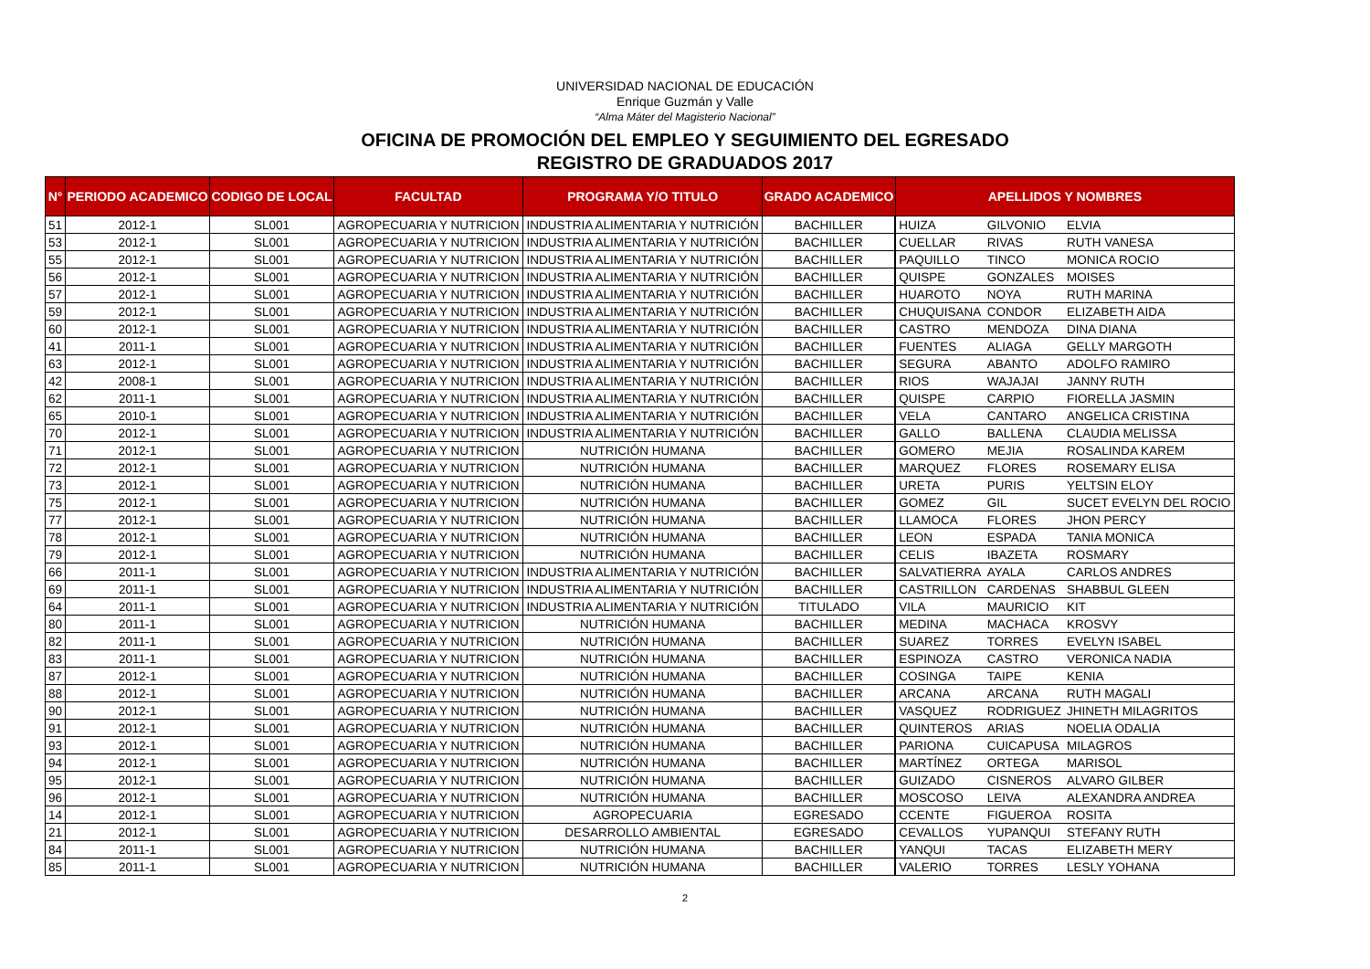UNIVERSIDAD NACIONAL DE EDUCACIÓN
Enrique Guzmán y Valle
“Alma Máter del Magisterio Nacional”
OFICINA DE PROMOCIÓN DEL EMPLEO Y SEGUIMIENTO DEL EGRESADO
REGISTRO DE GRADUADOS 2017
| N° | PERIODO ACADEMICO | CODIGO DE LOCAL | FACULTAD | PROGRAMA Y/O TITULO | GRADO ACADEMICO | APELLIDOS Y NOMBRES | | |
| --- | --- | --- | --- | --- | --- | --- | --- | --- |
| 51 | 2012-1 | SL001 | AGROPECUARIA Y NUTRICION | INDUSTRIA ALIMENTARIA Y NUTRICIÓN | BACHILLER | HUIZA | GILVONIO | ELVIA |
| 53 | 2012-1 | SL001 | AGROPECUARIA Y NUTRICION | INDUSTRIA ALIMENTARIA Y NUTRICIÓN | BACHILLER | CUELLAR | RIVAS | RUTH VANESA |
| 55 | 2012-1 | SL001 | AGROPECUARIA Y NUTRICION | INDUSTRIA ALIMENTARIA Y NUTRICIÓN | BACHILLER | PAQUILLO | TINCO | MONICA ROCIO |
| 56 | 2012-1 | SL001 | AGROPECUARIA Y NUTRICION | INDUSTRIA ALIMENTARIA Y NUTRICIÓN | BACHILLER | QUISPE | GONZALES | MOISES |
| 57 | 2012-1 | SL001 | AGROPECUARIA Y NUTRICION | INDUSTRIA ALIMENTARIA Y NUTRICIÓN | BACHILLER | HUAROTO | NOYA | RUTH MARINA |
| 59 | 2012-1 | SL001 | AGROPECUARIA Y NUTRICION | INDUSTRIA ALIMENTARIA Y NUTRICIÓN | BACHILLER | CHUQUISANA | CONDOR | ELIZABETH AIDA |
| 60 | 2012-1 | SL001 | AGROPECUARIA Y NUTRICION | INDUSTRIA ALIMENTARIA Y NUTRICIÓN | BACHILLER | CASTRO | MENDOZA | DINA DIANA |
| 41 | 2011-1 | SL001 | AGROPECUARIA Y NUTRICION | INDUSTRIA ALIMENTARIA Y NUTRICIÓN | BACHILLER | FUENTES | ALIAGA | GELLY MARGOTH |
| 63 | 2012-1 | SL001 | AGROPECUARIA Y NUTRICION | INDUSTRIA ALIMENTARIA Y NUTRICIÓN | BACHILLER | SEGURA | ABANTO | ADOLFO RAMIRO |
| 42 | 2008-1 | SL001 | AGROPECUARIA Y NUTRICION | INDUSTRIA ALIMENTARIA Y NUTRICIÓN | BACHILLER | RIOS | WAJAJAI | JANNY RUTH |
| 62 | 2011-1 | SL001 | AGROPECUARIA Y NUTRICION | INDUSTRIA ALIMENTARIA Y NUTRICIÓN | BACHILLER | QUISPE | CARPIO | FIORELLA JASMIN |
| 65 | 2010-1 | SL001 | AGROPECUARIA Y NUTRICION | INDUSTRIA ALIMENTARIA Y NUTRICIÓN | BACHILLER | VELA | CANTARO | ANGELICA CRISTINA |
| 70 | 2012-1 | SL001 | AGROPECUARIA Y NUTRICION | INDUSTRIA ALIMENTARIA Y NUTRICIÓN | BACHILLER | GALLO | BALLENA | CLAUDIA MELISSA |
| 71 | 2012-1 | SL001 | AGROPECUARIA Y NUTRICION | NUTRICIÓN HUMANA | BACHILLER | GOMERO | MEJIA | ROSALINDA KAREM |
| 72 | 2012-1 | SL001 | AGROPECUARIA Y NUTRICION | NUTRICIÓN HUMANA | BACHILLER | MARQUEZ | FLORES | ROSEMARY ELISA |
| 73 | 2012-1 | SL001 | AGROPECUARIA Y NUTRICION | NUTRICIÓN HUMANA | BACHILLER | URETA | PURIS | YELTSIN ELOY |
| 75 | 2012-1 | SL001 | AGROPECUARIA Y NUTRICION | NUTRICIÓN HUMANA | BACHILLER | GOMEZ | GIL | SUCET EVELYN DEL ROCIO |
| 77 | 2012-1 | SL001 | AGROPECUARIA Y NUTRICION | NUTRICIÓN HUMANA | BACHILLER | LLAMOCA | FLORES | JHON PERCY |
| 78 | 2012-1 | SL001 | AGROPECUARIA Y NUTRICION | NUTRICIÓN HUMANA | BACHILLER | LEON | ESPADA | TANIA MONICA |
| 79 | 2012-1 | SL001 | AGROPECUARIA Y NUTRICION | NUTRICIÓN HUMANA | BACHILLER | CELIS | IBAZETA | ROSMARY |
| 66 | 2011-1 | SL001 | AGROPECUARIA Y NUTRICION | INDUSTRIA ALIMENTARIA Y NUTRICIÓN | BACHILLER | SALVATIERRA | AYALA | CARLOS ANDRES |
| 69 | 2011-1 | SL001 | AGROPECUARIA Y NUTRICION | INDUSTRIA ALIMENTARIA Y NUTRICIÓN | BACHILLER | CASTRILLON | CARDENAS | SHABBUL GLEEN |
| 64 | 2011-1 | SL001 | AGROPECUARIA Y NUTRICION | INDUSTRIA ALIMENTARIA Y NUTRICIÓN | TITULADO | VILA | MAURICIO | KIT |
| 80 | 2011-1 | SL001 | AGROPECUARIA Y NUTRICION | NUTRICIÓN HUMANA | BACHILLER | MEDINA | MACHACA | KROSVY |
| 82 | 2011-1 | SL001 | AGROPECUARIA Y NUTRICION | NUTRICIÓN HUMANA | BACHILLER | SUAREZ | TORRES | EVELYN ISABEL |
| 83 | 2011-1 | SL001 | AGROPECUARIA Y NUTRICION | NUTRICIÓN HUMANA | BACHILLER | ESPINOZA | CASTRO | VERONICA NADIA |
| 87 | 2012-1 | SL001 | AGROPECUARIA Y NUTRICION | NUTRICIÓN HUMANA | BACHILLER | COSINGA | TAIPE | KENIA |
| 88 | 2012-1 | SL001 | AGROPECUARIA Y NUTRICION | NUTRICIÓN HUMANA | BACHILLER | ARCANA | ARCANA | RUTH MAGALI |
| 90 | 2012-1 | SL001 | AGROPECUARIA Y NUTRICION | NUTRICIÓN HUMANA | BACHILLER | VASQUEZ | RODRIGUEZ | JHINETH MILAGRITOS |
| 91 | 2012-1 | SL001 | AGROPECUARIA Y NUTRICION | NUTRICIÓN HUMANA | BACHILLER | QUINTEROS | ARIAS | NOELIA ODALIA |
| 93 | 2012-1 | SL001 | AGROPECUARIA Y NUTRICION | NUTRICIÓN HUMANA | BACHILLER | PARIONA | CUICAPUSA | MILAGROS |
| 94 | 2012-1 | SL001 | AGROPECUARIA Y NUTRICION | NUTRICIÓN HUMANA | BACHILLER | MARTÍNEZ | ORTEGA | MARISOL |
| 95 | 2012-1 | SL001 | AGROPECUARIA Y NUTRICION | NUTRICIÓN HUMANA | BACHILLER | GUIZADO | CISNEROS | ALVARO GILBER |
| 96 | 2012-1 | SL001 | AGROPECUARIA Y NUTRICION | NUTRICIÓN HUMANA | BACHILLER | MOSCOSO | LEIVA | ALEXANDRA ANDREA |
| 14 | 2012-1 | SL001 | AGROPECUARIA Y NUTRICION | AGROPECUARIA | EGRESADO | CCENTE | FIGUEROA | ROSITA |
| 21 | 2012-1 | SL001 | AGROPECUARIA Y NUTRICION | DESARROLLO AMBIENTAL | EGRESADO | CEVALLOS | YUPANQUI | STEFANY RUTH |
| 84 | 2011-1 | SL001 | AGROPECUARIA Y NUTRICION | NUTRICIÓN HUMANA | BACHILLER | YANQUI | TACAS | ELIZABETH MERY |
| 85 | 2011-1 | SL001 | AGROPECUARIA Y NUTRICION | NUTRICIÓN HUMANA | BACHILLER | VALERIO | TORRES | LESLY YOHANA |
2